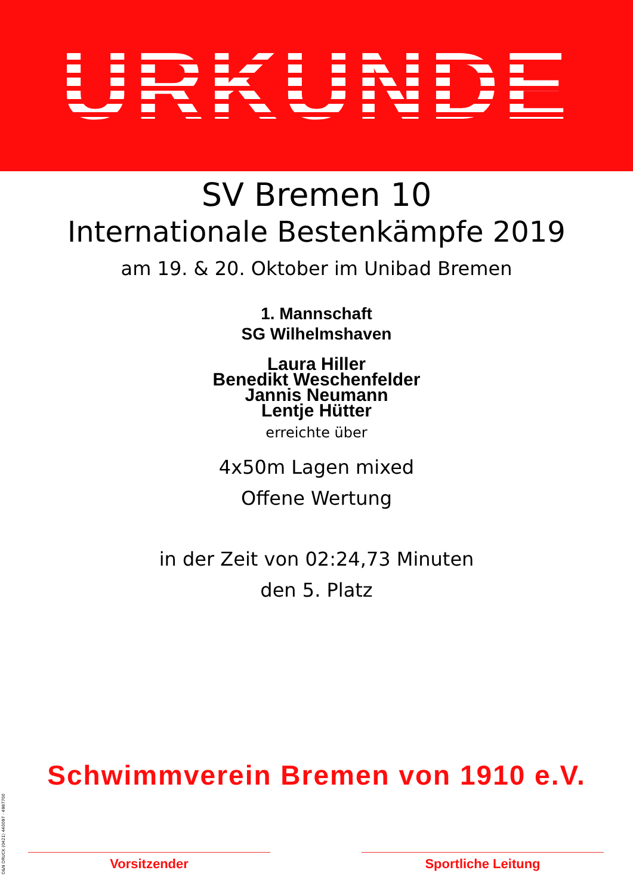URKUNDE
SV Bremen 10
Internationale Bestenkämpfe 2019
am 19. & 20. Oktober im Unibad Bremen
1. Mannschaft
SG Wilhelmshaven
Laura Hiller
Benedikt Weschenfelder
Jannis Neumann
Lentje Hütter
erreichte über
4x50m Lagen mixed
Offene Wertung
in der Zeit von 02:24,73 Minuten
den 5. Platz
Schwimmverein Bremen von 1910 e.V.
Vorsitzender Sportliche Leitung
O&N DRUCK (0421) 440097 · 4987700